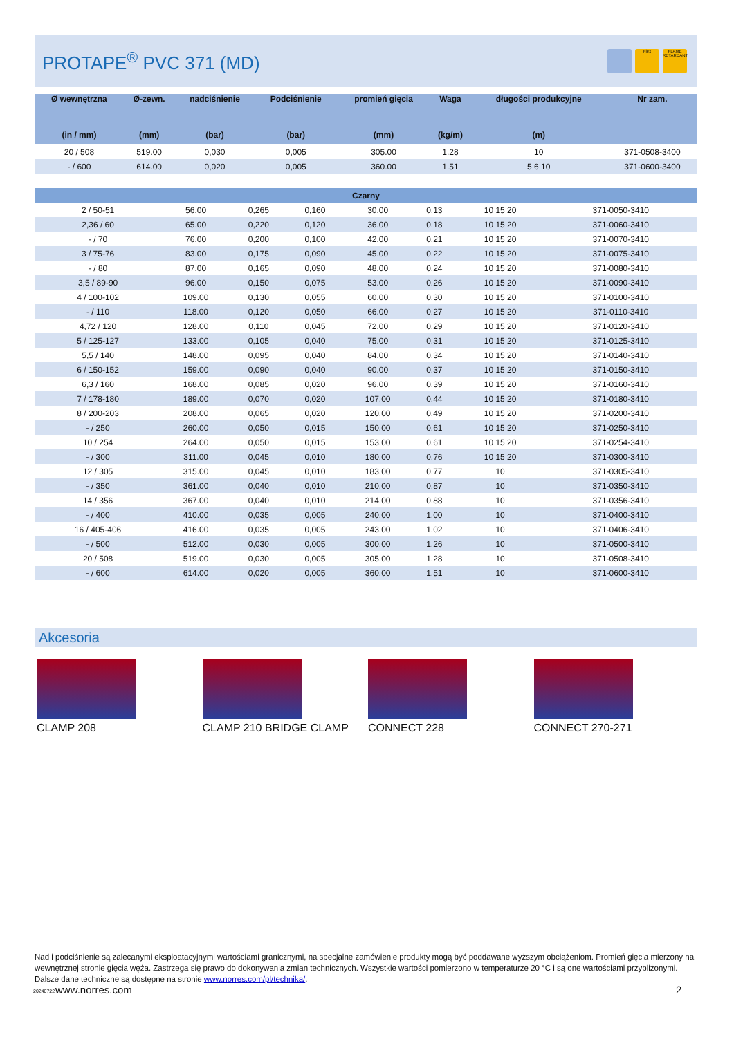PROTAPE<sup>®</sup> PVC 371 (MD)
Flex FLAME RETARDANT
| Ø wewnętrzna | Ø-zewn. | nadciśnienie | Podciśnienie | promień gięcia | Waga | długości produkcyjne | Nr zam. |
| --- | --- | --- | --- | --- | --- | --- | --- |
| (in / mm) | (mm) | (bar) | (bar) | (mm) | (kg/m) | (m) | |
| 20 / 508 | 519.00 | 0,030 | 0,005 | 305.00 | 1.28 | 10 | 371-0508-3400 |
| - / 600 | 614.00 | 0,020 | 0,005 | 360.00 | 1.51 | 5 6 10 | 371-0600-3400 |
| Czarny | | | | | | | |
| 2 / 50-51 | 56.00 | 0,265 | 0,160 | 30.00 | 0.13 | 10 15 20 | 371-0050-3410 |
| 2,36 / 60 | 65.00 | 0,220 | 0,120 | 36.00 | 0.18 | 10 15 20 | 371-0060-3410 |
| - / 70 | 76.00 | 0,200 | 0,100 | 42.00 | 0.21 | 10 15 20 | 371-0070-3410 |
| 3 / 75-76 | 83.00 | 0,175 | 0,090 | 45.00 | 0.22 | 10 15 20 | 371-0075-3410 |
| - / 80 | 87.00 | 0,165 | 0,090 | 48.00 | 0.24 | 10 15 20 | 371-0080-3410 |
| 3,5 / 89-90 | 96.00 | 0,150 | 0,075 | 53.00 | 0.26 | 10 15 20 | 371-0090-3410 |
| 4 / 100-102 | 109.00 | 0,130 | 0,055 | 60.00 | 0.30 | 10 15 20 | 371-0100-3410 |
| - / 110 | 118.00 | 0,120 | 0,050 | 66.00 | 0.27 | 10 15 20 | 371-0110-3410 |
| 4,72 / 120 | 128.00 | 0,110 | 0,045 | 72.00 | 0.29 | 10 15 20 | 371-0120-3410 |
| 5 / 125-127 | 133.00 | 0,105 | 0,040 | 75.00 | 0.31 | 10 15 20 | 371-0125-3410 |
| 5,5 / 140 | 148.00 | 0,095 | 0,040 | 84.00 | 0.34 | 10 15 20 | 371-0140-3410 |
| 6 / 150-152 | 159.00 | 0,090 | 0,040 | 90.00 | 0.37 | 10 15 20 | 371-0150-3410 |
| 6,3 / 160 | 168.00 | 0,085 | 0,020 | 96.00 | 0.39 | 10 15 20 | 371-0160-3410 |
| 7 / 178-180 | 189.00 | 0,070 | 0,020 | 107.00 | 0.44 | 10 15 20 | 371-0180-3410 |
| 8 / 200-203 | 208.00 | 0,065 | 0,020 | 120.00 | 0.49 | 10 15 20 | 371-0200-3410 |
| - / 250 | 260.00 | 0,050 | 0,015 | 150.00 | 0.61 | 10 15 20 | 371-0250-3410 |
| 10 / 254 | 264.00 | 0,050 | 0,015 | 153.00 | 0.61 | 10 15 20 | 371-0254-3410 |
| - / 300 | 311.00 | 0,045 | 0,010 | 180.00 | 0.76 | 10 15 20 | 371-0300-3410 |
| 12 / 305 | 315.00 | 0,045 | 0,010 | 183.00 | 0.77 | 10 | 371-0305-3410 |
| - / 350 | 361.00 | 0,040 | 0,010 | 210.00 | 0.87 | 10 | 371-0350-3410 |
| 14 / 356 | 367.00 | 0,040 | 0,010 | 214.00 | 0.88 | 10 | 371-0356-3410 |
| - / 400 | 410.00 | 0,035 | 0,005 | 240.00 | 1.00 | 10 | 371-0400-3410 |
| 16 / 405-406 | 416.00 | 0,035 | 0,005 | 243.00 | 1.02 | 10 | 371-0406-3410 |
| - / 500 | 512.00 | 0,030 | 0,005 | 300.00 | 1.26 | 10 | 371-0500-3410 |
| 20 / 508 | 519.00 | 0,030 | 0,005 | 305.00 | 1.28 | 10 | 371-0508-3410 |
| - / 600 | 614.00 | 0,020 | 0,005 | 360.00 | 1.51 | 10 | 371-0600-3410 |
Akcesoria
CLAMP 208 CLAMP 210 BRIDGE CLAMP CONNECT 228 CONNECT 270-271
Nad i podciśnienie są zalecanymi eksploatacyjnymi wartościami granicznymi, na specjalne zamówienie produkty mogą być poddawane wyższym obciążeniom. Promień gięcia mierzony na wewnętrznej stronie gięcia węża. Zastrzega się prawo do dokonywania zmian technicznych. Wszystkie wartości pomierzono w temperaturze 20 °C i są one wartościami przybliżonymi. Dalsze dane techniczne są dostępne na stronie www.norres.com/pl/technika/.
20240722 www.norres.com 2